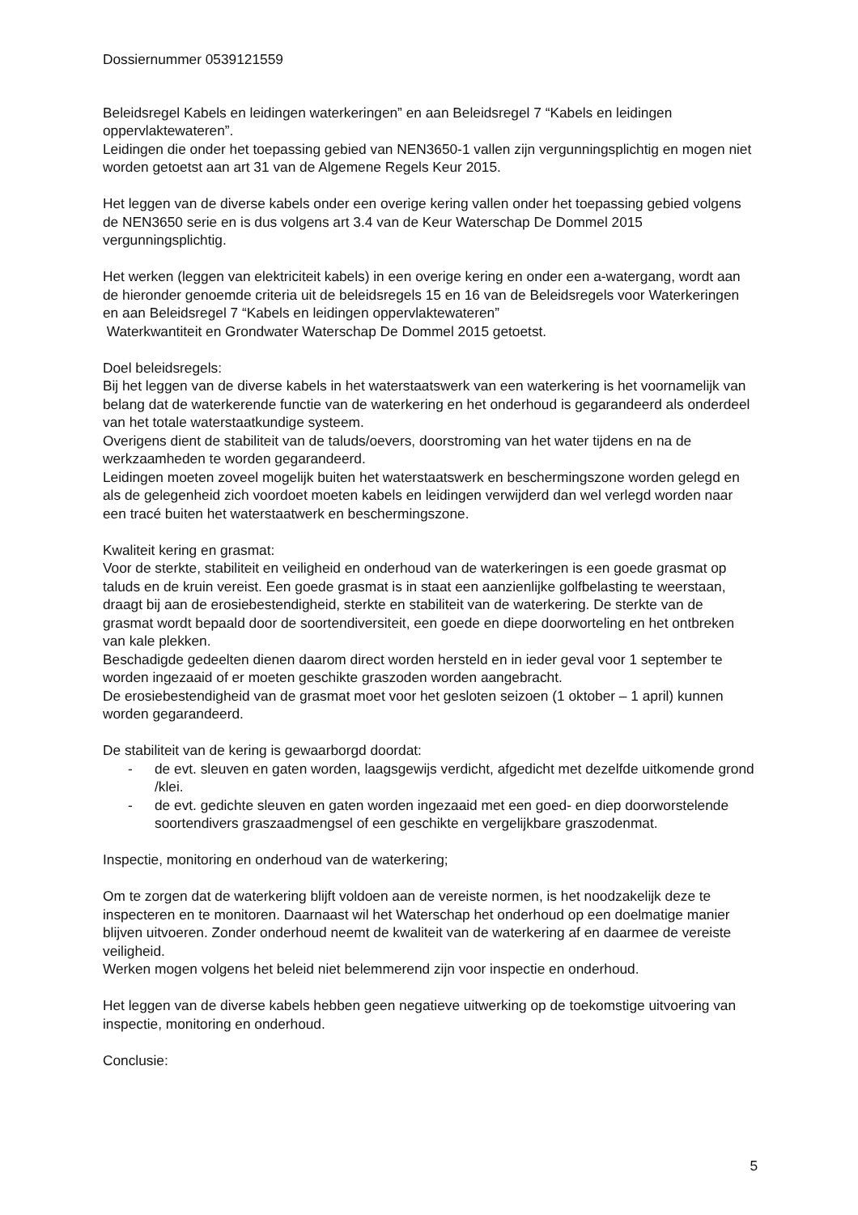Dossiernummer 0539121559
Beleidsregel Kabels en leidingen waterkeringen” en aan Beleidsregel 7 “Kabels en leidingen oppervlaktewateren”.
Leidingen die onder het toepassing gebied van NEN3650-1 vallen zijn vergunningsplichtig en mogen niet worden getoetst aan art 31 van de Algemene Regels Keur 2015.
Het leggen van de diverse kabels onder een overige kering vallen onder het toepassing gebied volgens de NEN3650 serie en is dus volgens art 3.4 van de Keur Waterschap De Dommel 2015 vergunningsplichtig.
Het werken (leggen van elektriciteit kabels) in een overige kering en onder een a-watergang, wordt aan de hieronder genoemde criteria uit de beleidsregels 15 en 16 van de Beleidsregels voor Waterkeringen en aan Beleidsregel 7 “Kabels en leidingen oppervlaktewateren”
Waterkwantiteit en Grondwater Waterschap De Dommel 2015 getoetst.
Doel beleidsregels:
Bij het leggen van de diverse kabels in het waterstaatswerk van een waterkering is het voornamelijk van belang dat de waterkerende functie van de waterkering en het onderhoud is gegarandeerd als onderdeel van het totale waterstaatkundige systeem.
Overigens dient de stabiliteit van de taluds/oevers, doorstroming van het water tijdens en na de werkzaamheden te worden gegarandeerd.
Leidingen moeten zoveel mogelijk buiten het waterstaatswerk en beschermingszone worden gelegd en als de gelegenheid zich voordoet moeten kabels en leidingen verwijderd dan wel verlegd worden naar een tracé buiten het waterstaatwerk en beschermingszone.
Kwaliteit kering en grasmat:
Voor de sterkte, stabiliteit en veiligheid en onderhoud van de waterkeringen is een goede grasmat op taluds en de kruin vereist. Een goede grasmat is in staat een aanzienlijke golfbelasting te weerstaan, draagt bij aan de erosiebestendigheid, sterkte en stabiliteit van de waterkering. De sterkte van de grasmat wordt bepaald door de soortendiversiteit, een goede en diepe doorworteling en het ontbreken van kale plekken.
Beschadigde gedeelten dienen daarom direct worden hersteld en in ieder geval voor 1 september te worden ingezaaid of er moeten geschikte graszoden worden aangebracht.
De erosiebestendigheid van de grasmat moet voor het gesloten seizoen (1 oktober – 1 april) kunnen worden gegarandeerd.
De stabiliteit van de kering is gewaarborgd doordat:
- de evt. sleuven en gaten worden, laagsgewijs verdicht, afgedicht met dezelfde uitkomende grond /klei.
- de evt. gedichte sleuven en gaten worden ingezaaid met een goed- en diep doorworstelende soortendivers graszaadmengsel of een geschikte en vergelijkbare graszodenmat.
Inspectie, monitoring en onderhoud van de waterkering;
Om te zorgen dat de waterkering blijft voldoen aan de vereiste normen, is het noodzakelijk deze te inspecteren en te monitoren. Daarnaast wil het Waterschap het onderhoud op een doelmatige manier blijven uitvoeren. Zonder onderhoud neemt de kwaliteit van de waterkering af en daarmee de vereiste veiligheid.
Werken mogen volgens het beleid niet belemmerend zijn voor inspectie en onderhoud.
Het leggen van de diverse kabels hebben geen negatieve uitwerking op de toekomstige uitvoering van inspectie, monitoring en onderhoud.
Conclusie:
5